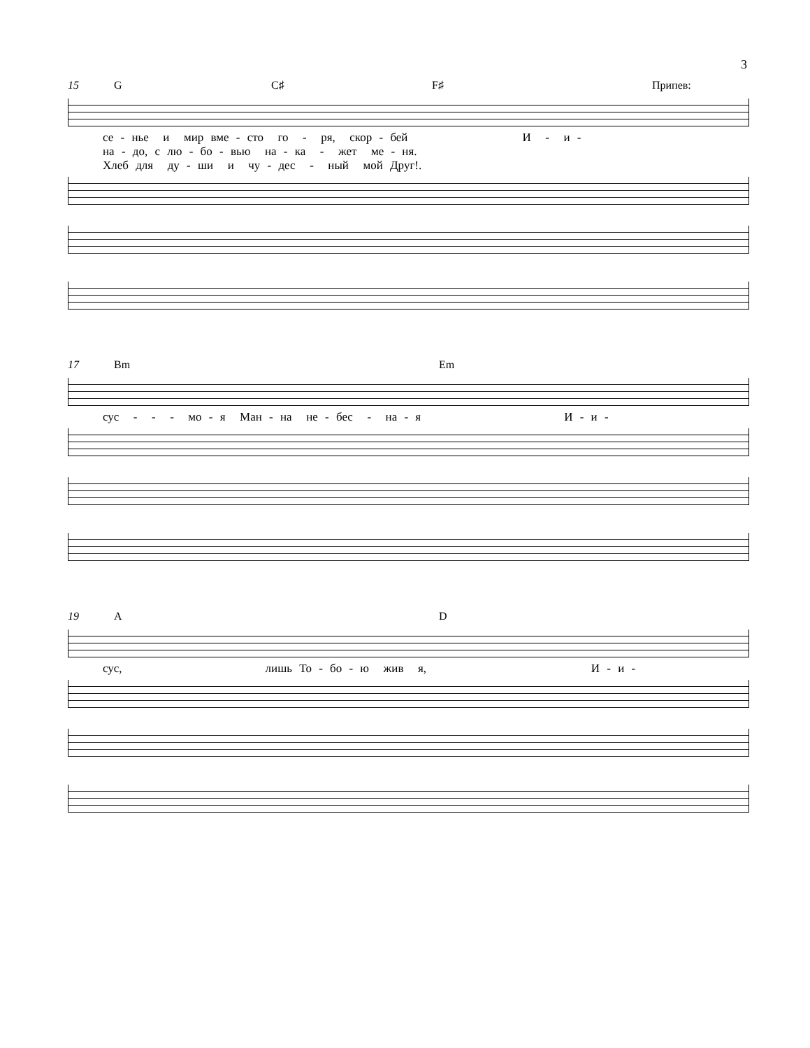3
15 G C♯ F♯ Припев:
се - нье и мир вме - сто го - ря, скор - бей И - и - на - до, с лю - бо - вью на - ка - жет ме - ня. Хлеб для ду - ши и чу - дес - ный мой Друг!.
17 Bm Em
сус - - - мо - я Ман - на не - бес - на - я И - и -
19 A D
сус, лишь То - бо - ю жив я, И - и -